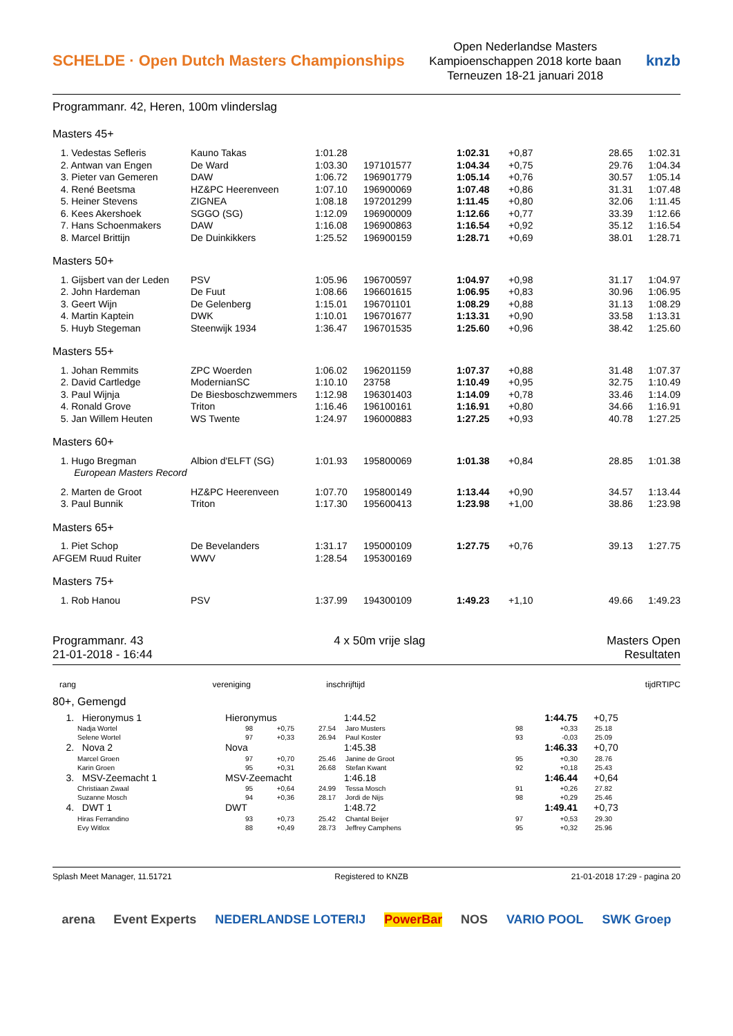SCHELDE · Open Dutch Masters Championships
Open Nederlandse Masters
Kampioenschappen 2018 korte baan
Terneuzen 18-21 januari 2018
knzb
Programmanr. 42, Heren, 100m vlinderslag
Masters 45+
| 1. Vedestas Sefleris | Kauno Takas | 1:01.28 | | 1:02.31 | +0,87 | 28.65 | 1:02.31 |
| 2. Antwan van Engen | De Ward | 1:03.30 | 197101577 | 1:04.34 | +0,75 | 29.76 | 1:04.34 |
| 3. Pieter van Gemeren | DAW | 1:06.72 | 196901779 | 1:05.14 | +0,76 | 30.57 | 1:05.14 |
| 4. René Beetsma | HZ&PC Heerenveen | 1:07.10 | 196900069 | 1:07.48 | +0,86 | 31.31 | 1:07.48 |
| 5. Heiner Stevens | ZIGNEA | 1:08.18 | 197201299 | 1:11.45 | +0,80 | 32.06 | 1:11.45 |
| 6. Kees Akershoek | SGGO (SG) | 1:12.09 | 196900009 | 1:12.66 | +0,77 | 33.39 | 1:12.66 |
| 7. Hans Schoenmakers | DAW | 1:16.08 | 196900863 | 1:16.54 | +0,92 | 35.12 | 1:16.54 |
| 8. Marcel Brittijn | De Duinkikkers | 1:25.52 | 196900159 | 1:28.71 | +0,69 | 38.01 | 1:28.71 |
| Masters 50+ | | | | | | | |
| 1. Gijsbert van der Leden | PSV | 1:05.96 | 196700597 | 1:04.97 | +0,98 | 31.17 | 1:04.97 |
| 2. John Hardeman | De Fuut | 1:08.66 | 196601615 | 1:06.95 | +0,83 | 30.96 | 1:06.95 |
| 3. Geert Wijn | De Gelenberg | 1:15.01 | 196701101 | 1:08.29 | +0,88 | 31.13 | 1:08.29 |
| 4. Martin Kaptein | DWK | 1:10.01 | 196701677 | 1:13.31 | +0,90 | 33.58 | 1:13.31 |
| 5. Huyb Stegeman | Steenwijk 1934 | 1:36.47 | 196701535 | 1:25.60 | +0,96 | 38.42 | 1:25.60 |
| Masters 55+ | | | | | | | |
| 1. Johan Remmits | ZPC Woerden | 1:06.02 | 196201159 | 1:07.37 | +0,88 | 31.48 | 1:07.37 |
| 2. David Cartledge | ModernianSC | 1:10.10 | 23758 | 1:10.49 | +0,95 | 32.75 | 1:10.49 |
| 3. Paul Wijnja | De Biesboschzwemmers | 1:12.98 | 196301403 | 1:14.09 | +0,78 | 33.46 | 1:14.09 |
| 4. Ronald Grove | Triton | 1:16.46 | 196100161 | 1:16.91 | +0,80 | 34.66 | 1:16.91 |
| 5. Jan Willem Heuten | WS Twente | 1:24.97 | 196000883 | 1:27.25 | +0,93 | 40.78 | 1:27.25 |
| Masters 60+ | | | | | | | |
| 1. Hugo Bregman | Albion d'ELFT (SG) | 1:01.93 | 195800069 | 1:01.38 | +0,84 | 28.85 | 1:01.38 |
| European Masters Record | | | | | | | |
| 2. Marten de Groot | HZ&PC Heerenveen | 1:07.70 | 195800149 | 1:13.44 | +0,90 | 34.57 | 1:13.44 |
| 3. Paul Bunnik | Triton | 1:17.30 | 195600413 | 1:23.98 | +1,00 | 38.86 | 1:23.98 |
| Masters 65+ | | | | | | | |
| 1. Piet Schop | De Bevelanders | 1:31.17 | 195000109 | 1:27.75 | +0,76 | 39.13 | 1:27.75 |
| AFGEM Ruud Ruiter | WWV | 1:28.54 | 195300169 | | | | |
| Masters 75+ | | | | | | | |
| 1. Rob Hanou | PSV | 1:37.99 | 194300109 | 1:49.23 | +1,10 | 49.66 | 1:49.23 |
Programmanr. 43
21-01-2018 - 16:44
4 x 50m vrije slag Masters Open
Resultaten
| rang | vereniging | inschrijftijd | tijd | RT | IPC |
80+, Gemengd
| 1. Hieronymus 1 | Hieronymus | | | 1:44.52 | | 1:44.75 | +0,75 |
| Nadja Wortel | 98 | +0,75 | 27.54 | Jaro Musters | 98 | +0,33 | 25.18 |
| Selene Wortel | 97 | +0,33 | 26.94 | Paul Koster | 93 | -0,03 | 25.09 |
| 2. Nova 2 | Nova | | | 1:45.38 | | 1:46.33 | +0,70 |
| Marcel Groen | 97 | +0,70 | 25.46 | Janine de Groot | 95 | +0,30 | 28.76 |
| Karin Groen | 95 | +0,31 | 26.68 | Stefan Kwant | 92 | +0,18 | 25.43 |
| 3. MSV-Zeemacht 1 | MSV-Zeemacht | | | 1:46.18 | | 1:46.44 | +0,64 |
| Christiaan Zwaal | 95 | +0,64 | 24.99 | Tessa Mosch | 91 | +0,26 | 27.82 |
| Suzanne Mosch | 94 | +0,36 | 28.17 | Jordi de Nijs | 98 | +0,29 | 25.46 |
| 4. DWT 1 | DWT | | | 1:48.72 | | 1:49.41 | +0,73 |
| Hiras Ferrandino | 93 | +0,73 | 25.42 | Chantal Beijer | 97 | +0,53 | 29.30 |
| Evy Witlox | 88 | +0,49 | 28.73 | Jeffrey Camphens | 95 | +0,32 | 25.96 |
Splash Meet Manager, 11.51721 Registered to KNZB 21-01-2018 17:29 - pagina 20
arena Event Experts NEDERLANDSE LOTERIJ PowerBar NOS VARIO POOL SWK Groep